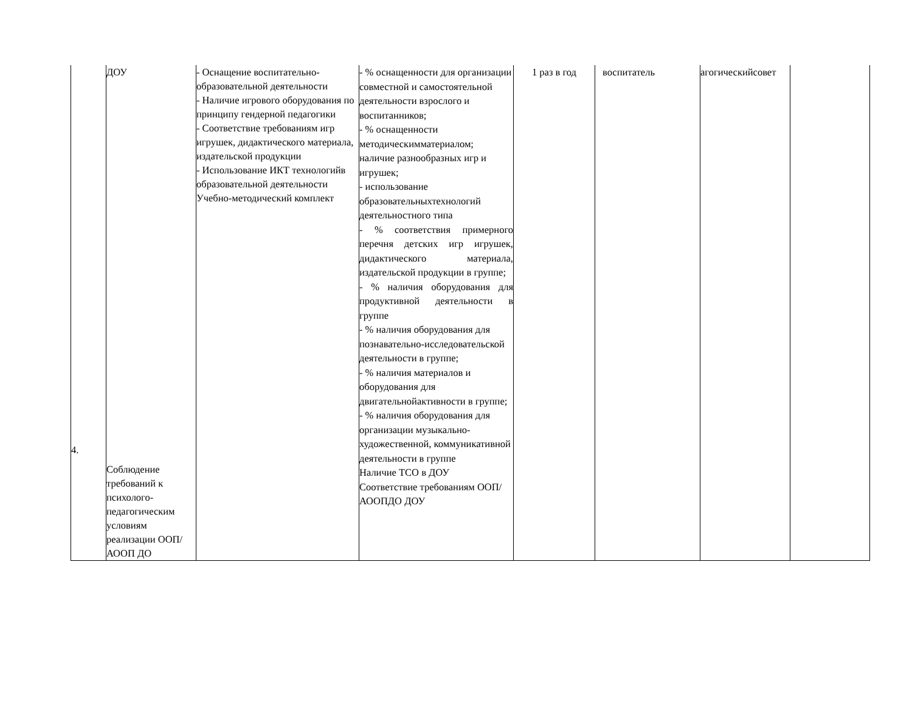| 4. | ДОУ Соблюдение требований к психолого-педагогическим условиям реализации ООП/АООП ДО | - Оснащение воспитательно-образовательной деятельности - Наличие игрового оборудования по принципу гендерной педагогики - Соответствие требованиям игр игрушек, дидактического материала, издательской продукции - Использование ИКТ технологийв образовательной деятельности Учебно-методический комплект | - % оснащенности для организации совместной и самостоятельной деятельности взрослого и воспитанников; - % оснащенности методическимматериалом; наличие разнообразных игр и игрушек; - использование образовательныхтехнологий деятельностного типа - % соответствия примерного перечня детских игр игрушек, дидактического материала, издательской продукции в группе; - % наличия оборудования для продуктивной деятельности в группе - % наличия оборудования для познавательно-исследовательской деятельности в группе; - % наличия материалов и оборудования для двигательнойактивности в группе; - % наличия оборудования для организации музыкально-художественной, коммуникативной деятельности в группе Наличие ТСО в ДОУ Соответствие требованиям ООП/АООПДО ДОУ | 1 раз в год | воспитатель | агогическийсовет | |